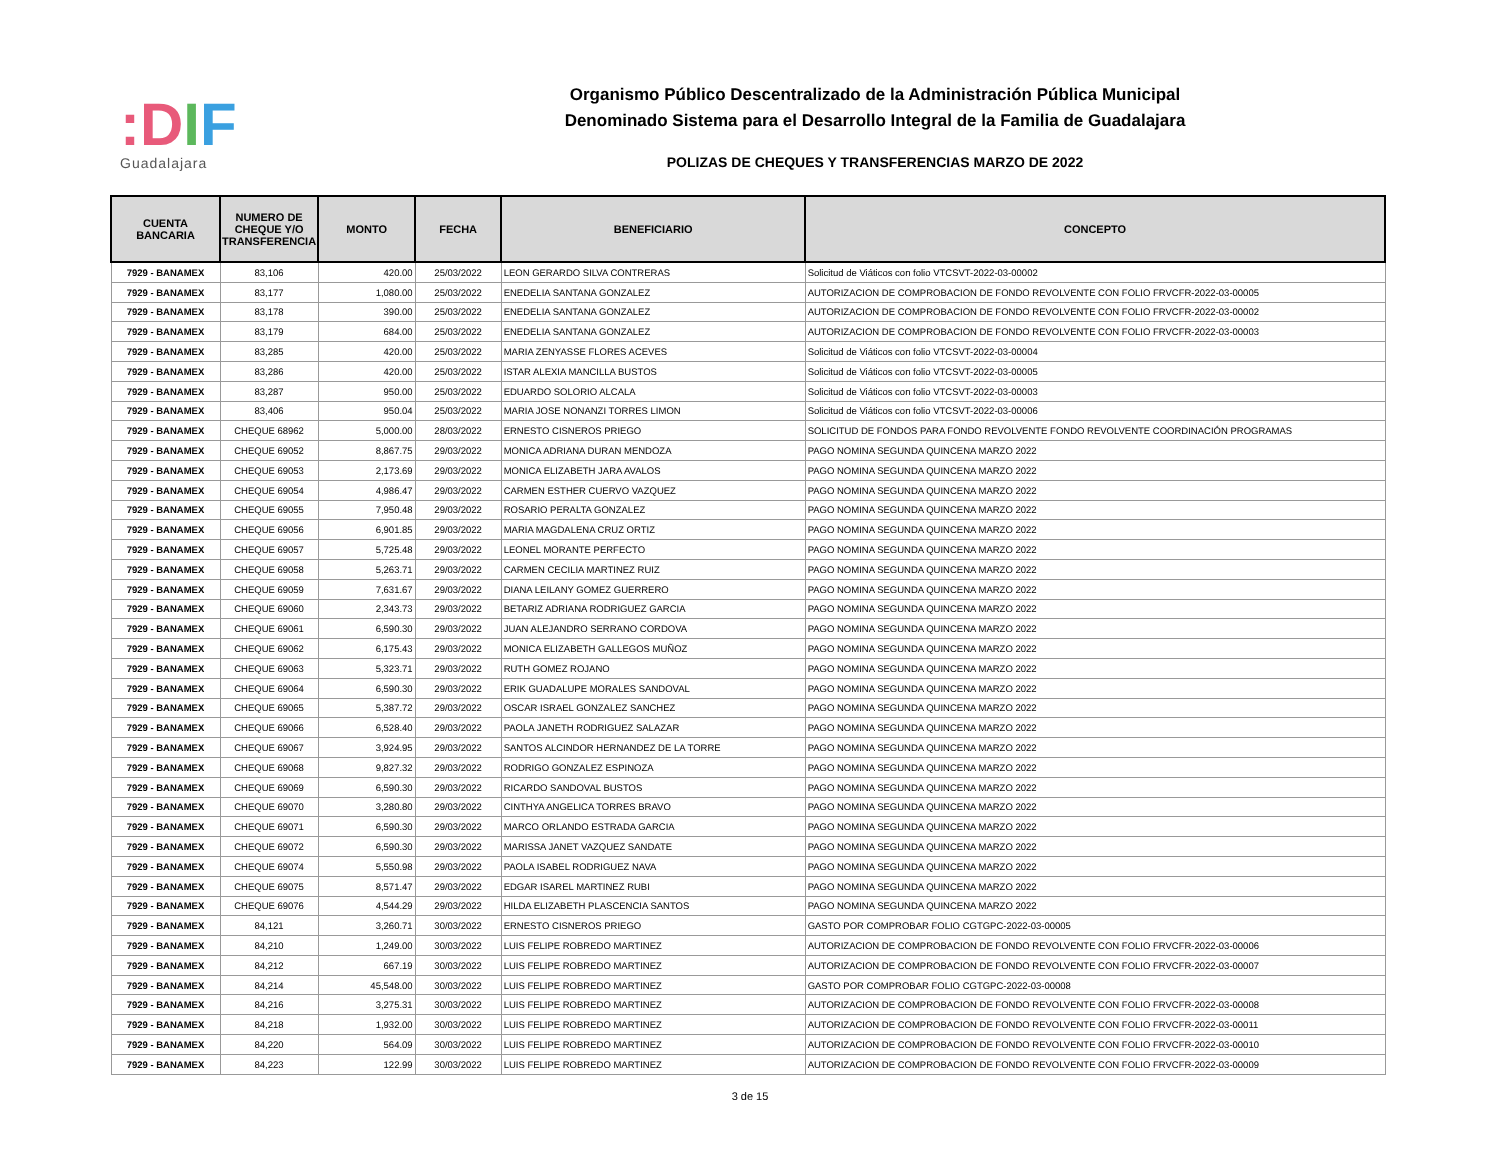:DIF
Guadalajara
Organismo Público Descentralizado de la Administración Pública Municipal
Denominado Sistema para el Desarrollo Integral de la Familia de Guadalajara
POLIZAS DE CHEQUES Y TRANSFERENCIAS MARZO DE 2022
| CUENTA BANCARIA | NUMERO DE CHEQUE Y/O TRANSFERENCIA | MONTO | FECHA | BENEFICIARIO | CONCEPTO |
| --- | --- | --- | --- | --- | --- |
| 7929 - BANAMEX | 83,106 | 420.00 | 25/03/2022 | LEON GERARDO SILVA CONTRERAS | Solicitud de Viáticos con folio VTCSVT-2022-03-00002 |
| 7929 - BANAMEX | 83,177 | 1,080.00 | 25/03/2022 | ENEDELIA SANTANA GONZALEZ | AUTORIZACION DE COMPROBACION DE FONDO REVOLVENTE CON FOLIO FRVCFR-2022-03-00005 |
| 7929 - BANAMEX | 83,178 | 390.00 | 25/03/2022 | ENEDELIA SANTANA GONZALEZ | AUTORIZACION DE COMPROBACION DE FONDO REVOLVENTE CON FOLIO FRVCFR-2022-03-00002 |
| 7929 - BANAMEX | 83,179 | 684.00 | 25/03/2022 | ENEDELIA SANTANA GONZALEZ | AUTORIZACION DE COMPROBACION DE FONDO REVOLVENTE CON FOLIO FRVCFR-2022-03-00003 |
| 7929 - BANAMEX | 83,285 | 420.00 | 25/03/2022 | MARIA ZENYASSE FLORES ACEVES | Solicitud de Viáticos con folio VTCSVT-2022-03-00004 |
| 7929 - BANAMEX | 83,286 | 420.00 | 25/03/2022 | ISTAR ALEXIA MANCILLA BUSTOS | Solicitud de Viáticos con folio VTCSVT-2022-03-00005 |
| 7929 - BANAMEX | 83,287 | 950.00 | 25/03/2022 | EDUARDO SOLORIO ALCALA | Solicitud de Viáticos con folio VTCSVT-2022-03-00003 |
| 7929 - BANAMEX | 83,406 | 950.04 | 25/03/2022 | MARIA JOSE NONANZI TORRES LIMON | Solicitud de Viáticos con folio VTCSVT-2022-03-00006 |
| 7929 - BANAMEX | CHEQUE 68962 | 5,000.00 | 28/03/2022 | ERNESTO CISNEROS PRIEGO | SOLICITUD DE FONDOS PARA FONDO REVOLVENTE FONDO REVOLVENTE COORDINACIÓN PROGRAMAS |
| 7929 - BANAMEX | CHEQUE 69052 | 8,867.75 | 29/03/2022 | MONICA ADRIANA DURAN MENDOZA | PAGO NOMINA SEGUNDA QUINCENA MARZO 2022 |
| 7929 - BANAMEX | CHEQUE 69053 | 2,173.69 | 29/03/2022 | MONICA ELIZABETH JARA AVALOS | PAGO NOMINA SEGUNDA QUINCENA MARZO 2022 |
| 7929 - BANAMEX | CHEQUE 69054 | 4,986.47 | 29/03/2022 | CARMEN ESTHER CUERVO VAZQUEZ | PAGO NOMINA SEGUNDA QUINCENA MARZO 2022 |
| 7929 - BANAMEX | CHEQUE 69055 | 7,950.48 | 29/03/2022 | ROSARIO PERALTA GONZALEZ | PAGO NOMINA SEGUNDA QUINCENA MARZO 2022 |
| 7929 - BANAMEX | CHEQUE 69056 | 6,901.85 | 29/03/2022 | MARIA MAGDALENA CRUZ ORTIZ | PAGO NOMINA SEGUNDA QUINCENA MARZO 2022 |
| 7929 - BANAMEX | CHEQUE 69057 | 5,725.48 | 29/03/2022 | LEONEL MORANTE PERFECTO | PAGO NOMINA SEGUNDA QUINCENA MARZO 2022 |
| 7929 - BANAMEX | CHEQUE 69058 | 5,263.71 | 29/03/2022 | CARMEN CECILIA MARTINEZ RUIZ | PAGO NOMINA SEGUNDA QUINCENA MARZO 2022 |
| 7929 - BANAMEX | CHEQUE 69059 | 7,631.67 | 29/03/2022 | DIANA LEILANY GOMEZ GUERRERO | PAGO NOMINA SEGUNDA QUINCENA MARZO 2022 |
| 7929 - BANAMEX | CHEQUE 69060 | 2,343.73 | 29/03/2022 | BETARIZ ADRIANA RODRIGUEZ GARCIA | PAGO NOMINA SEGUNDA QUINCENA MARZO 2022 |
| 7929 - BANAMEX | CHEQUE 69061 | 6,590.30 | 29/03/2022 | JUAN ALEJANDRO SERRANO CORDOVA | PAGO NOMINA SEGUNDA QUINCENA MARZO 2022 |
| 7929 - BANAMEX | CHEQUE 69062 | 6,175.43 | 29/03/2022 | MONICA ELIZABETH GALLEGOS MUÑOZ | PAGO NOMINA SEGUNDA QUINCENA MARZO 2022 |
| 7929 - BANAMEX | CHEQUE 69063 | 5,323.71 | 29/03/2022 | RUTH GOMEZ ROJANO | PAGO NOMINA SEGUNDA QUINCENA MARZO 2022 |
| 7929 - BANAMEX | CHEQUE 69064 | 6,590.30 | 29/03/2022 | ERIK GUADALUPE MORALES SANDOVAL | PAGO NOMINA SEGUNDA QUINCENA MARZO 2022 |
| 7929 - BANAMEX | CHEQUE 69065 | 5,387.72 | 29/03/2022 | OSCAR ISRAEL GONZALEZ SANCHEZ | PAGO NOMINA SEGUNDA QUINCENA MARZO 2022 |
| 7929 - BANAMEX | CHEQUE 69066 | 6,528.40 | 29/03/2022 | PAOLA JANETH RODRIGUEZ SALAZAR | PAGO NOMINA SEGUNDA QUINCENA MARZO 2022 |
| 7929 - BANAMEX | CHEQUE 69067 | 3,924.95 | 29/03/2022 | SANTOS ALCINDOR HERNANDEZ DE LA TORRE | PAGO NOMINA SEGUNDA QUINCENA MARZO 2022 |
| 7929 - BANAMEX | CHEQUE 69068 | 9,827.32 | 29/03/2022 | RODRIGO GONZALEZ ESPINOZA | PAGO NOMINA SEGUNDA QUINCENA MARZO 2022 |
| 7929 - BANAMEX | CHEQUE 69069 | 6,590.30 | 29/03/2022 | RICARDO SANDOVAL BUSTOS | PAGO NOMINA SEGUNDA QUINCENA MARZO 2022 |
| 7929 - BANAMEX | CHEQUE 69070 | 3,280.80 | 29/03/2022 | CINTHYA ANGELICA TORRES BRAVO | PAGO NOMINA SEGUNDA QUINCENA MARZO 2022 |
| 7929 - BANAMEX | CHEQUE 69071 | 6,590.30 | 29/03/2022 | MARCO ORLANDO ESTRADA GARCIA | PAGO NOMINA SEGUNDA QUINCENA MARZO 2022 |
| 7929 - BANAMEX | CHEQUE 69072 | 6,590.30 | 29/03/2022 | MARISSA JANET VAZQUEZ SANDATE | PAGO NOMINA SEGUNDA QUINCENA MARZO 2022 |
| 7929 - BANAMEX | CHEQUE 69074 | 5,550.98 | 29/03/2022 | PAOLA ISABEL RODRIGUEZ NAVA | PAGO NOMINA SEGUNDA QUINCENA MARZO 2022 |
| 7929 - BANAMEX | CHEQUE 69075 | 8,571.47 | 29/03/2022 | EDGAR ISAREL MARTINEZ RUBI | PAGO NOMINA SEGUNDA QUINCENA MARZO 2022 |
| 7929 - BANAMEX | CHEQUE 69076 | 4,544.29 | 29/03/2022 | HILDA ELIZABETH PLASCENCIA SANTOS | PAGO NOMINA SEGUNDA QUINCENA MARZO 2022 |
| 7929 - BANAMEX | 84,121 | 3,260.71 | 30/03/2022 | ERNESTO CISNEROS PRIEGO | GASTO POR COMPROBAR FOLIO CGTGPC-2022-03-00005 |
| 7929 - BANAMEX | 84,210 | 1,249.00 | 30/03/2022 | LUIS FELIPE ROBREDO MARTINEZ | AUTORIZACION DE COMPROBACION DE FONDO REVOLVENTE CON FOLIO FRVCFR-2022-03-00006 |
| 7929 - BANAMEX | 84,212 | 667.19 | 30/03/2022 | LUIS FELIPE ROBREDO MARTINEZ | AUTORIZACION DE COMPROBACION DE FONDO REVOLVENTE CON FOLIO FRVCFR-2022-03-00007 |
| 7929 - BANAMEX | 84,214 | 45,548.00 | 30/03/2022 | LUIS FELIPE ROBREDO MARTINEZ | GASTO POR COMPROBAR FOLIO CGTGPC-2022-03-00008 |
| 7929 - BANAMEX | 84,216 | 3,275.31 | 30/03/2022 | LUIS FELIPE ROBREDO MARTINEZ | AUTORIZACION DE COMPROBACION DE FONDO REVOLVENTE CON FOLIO FRVCFR-2022-03-00008 |
| 7929 - BANAMEX | 84,218 | 1,932.00 | 30/03/2022 | LUIS FELIPE ROBREDO MARTINEZ | AUTORIZACION DE COMPROBACION DE FONDO REVOLVENTE CON FOLIO FRVCFR-2022-03-00011 |
| 7929 - BANAMEX | 84,220 | 564.09 | 30/03/2022 | LUIS FELIPE ROBREDO MARTINEZ | AUTORIZACION DE COMPROBACION DE FONDO REVOLVENTE CON FOLIO FRVCFR-2022-03-00010 |
| 7929 - BANAMEX | 84,223 | 122.99 | 30/03/2022 | LUIS FELIPE ROBREDO MARTINEZ | AUTORIZACION DE COMPROBACION DE FONDO REVOLVENTE CON FOLIO FRVCFR-2022-03-00009 |
3 de 15